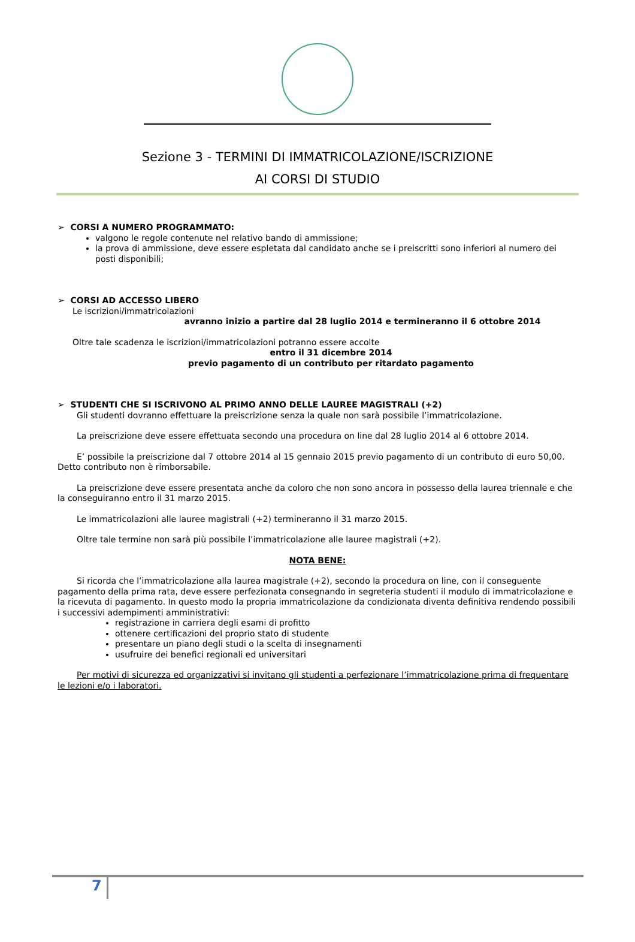Sezione 3 - TERMINI DI IMMATRICOLAZIONE/ISCRIZIONE
AI CORSI DI STUDIO
➢ CORSI A NUMERO PROGRAMMATO:
valgono le regole contenute nel relativo bando di ammissione;
la prova di ammissione, deve essere espletata dal candidato anche se i preiscritti sono inferiori al numero dei posti disponibili;
➢ CORSI AD ACCESSO LIBERO
Le iscrizioni/immatricolazioni
avranno inizio a partire dal 28 luglio 2014 e termineranno il 6 ottobre 2014
Oltre tale scadenza le iscrizioni/immatricolazioni potranno essere accolte
entro il 31 dicembre 2014
previo pagamento di un contributo per ritardato pagamento
➢ STUDENTI CHE SI ISCRIVONO AL PRIMO ANNO DELLE LAUREE MAGISTRALI (+2)
Gli studenti dovranno effettuare la preiscrizione senza la quale non sarà possibile l’immatricolazione.
La preiscrizione deve essere effettuata secondo una procedura on line dal 28 luglio 2014 al 6 ottobre 2014.
E’ possibile la preiscrizione dal 7 ottobre 2014 al 15 gennaio 2015 previo pagamento di un contributo di euro 50,00. Detto contributo non è rimborsabile.
La preiscrizione deve essere presentata anche da coloro che non sono ancora in possesso della laurea triennale e che la conseguiranno entro il 31 marzo 2015.
Le immatricolazioni alle lauree magistrali (+2) termineranno il 31 marzo 2015.
Oltre tale termine non sarà più possibile l’immatricolazione alle lauree magistrali (+2).
NOTA BENE:
Si ricorda che l’immatricolazione alla laurea magistrale (+2), secondo la procedura on line, con il conseguente pagamento della prima rata, deve essere perfezionata consegnando in segreteria studenti il modulo di immatricolazione e la ricevuta di pagamento. In questo modo la propria immatricolazione da condizionata diventa definitiva rendendo possibili i successivi adempimenti amministrativi:
registrazione in carriera degli esami di profitto
ottenere certificazioni del proprio stato di studente
presentare un piano degli studi o la scelta di insegnamenti
usufruire dei benefici regionali ed universitari
Per motivi di sicurezza ed organizzativi si invitano gli studenti a perfezionare l’immatricolazione prima di frequentare le lezioni e/o i laboratori.
7